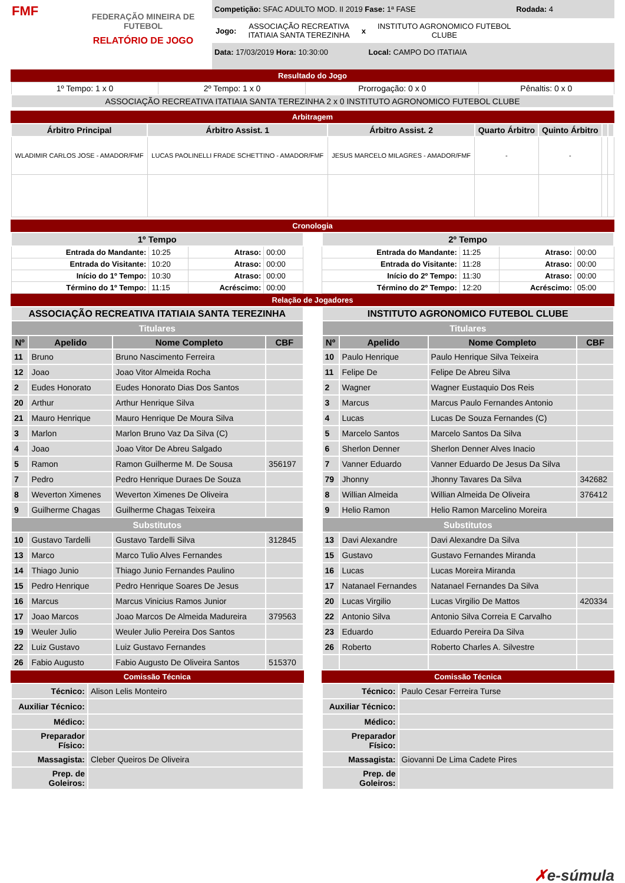FMF
FEDERAÇÃO MINEIRA DE FUTEBOL
RELATÓRIO DE JOGO
Competição: SFAC ADULTO MOD. II 2019 Fase: 1ª FASE Rodada: 4
Jogo: ASSOCIAÇÃO RECREATIVA
ITATIAIA SANTA TEREZINHA x INSTITUTO AGRONOMICO FUTEBOL
CLUBE
Data: 17/03/2019 Hora: 10:30:00 Local: CAMPO DO ITATIAIA
Resultado do Jogo
| 1º Tempo: 1 x 0 | 2º Tempo: 1 x 0 | Prorrogação: 0 x 0 | Pênaltis: 0 x 0 |
| ASSOCIAÇÃO RECREATIVA ITATIAIA SANTA TEREZINHA 2 x 0 INSTITUTO AGRONOMICO FUTEBOL CLUBE | | | |
Arbitragem
| Árbitro Principal | Árbitro Assist. 1 | Árbitro Assist. 2 | Quarto Árbitro | Quinto Árbitro | | |
| --- | --- | --- | --- | --- | --- | --- |
| WLADIMIR CARLOS JOSE - AMADOR/FMF | LUCAS PAOLINELLI FRADE SCHETTINO - AMADOR/FMF | JESUS MARCELO MILAGRES - AMADOR/FMF | - | - | | |
Cronologia
| 1º Tempo | | | |
| --- | --- | --- | --- |
| Entrada do Mandante: | 10:25 | Atraso: | 00:00 |
| Entrada do Visitante: | 10:20 | Atraso: | 00:00 |
| Início do 1º Tempo: | 10:30 | Atraso: | 00:00 |
| Término do 1º Tempo: | 11:15 | Acréscimo: | 00:00 |
| 2º Tempo | | | |
| --- | --- | --- | --- |
| Entrada do Mandante: | 11:25 | Atraso: | 00:00 |
| Entrada do Visitante: | 11:28 | Atraso: | 00:00 |
| Início do 2º Tempo: | 11:30 | Atraso: | 00:00 |
| Término do 2º Tempo: | 12:20 | Acréscimo: | 05:00 |
Relação de Jogadores
| ASSOCIAÇÃO RECREATIVA ITATIAIA SANTA TEREZINHA | | | |
| --- | --- | --- | --- |
| Titulares | | | |
| Nº | Apelido | Nome Completo | CBF |
| 11 | Bruno | Bruno Nascimento Ferreira | |
| 12 | Joao | Joao Vitor Almeida Rocha | |
| 2 | Eudes Honorato | Eudes Honorato Dias Dos Santos | |
| 20 | Arthur | Arthur Henrique Silva | |
| 21 | Mauro Henrique | Mauro Henrique De Moura Silva | |
| 3 | Marlon | Marlon Bruno Vaz Da Silva (C) | |
| 4 | Joao | Joao Vitor De Abreu Salgado | |
| 5 | Ramon | Ramon Guilherme M. De Sousa | 356197 |
| 7 | Pedro | Pedro Henrique Duraes De Souza | |
| 8 | Weverton Ximenes | Weverton Ximenes De Oliveira | |
| 9 | Guilherme Chagas | Guilherme Chagas Teixeira | |
| Substitutos | | | |
| 10 | Gustavo Tardelli | Gustavo Tardelli Silva | 312845 |
| 13 | Marco | Marco Tulio Alves Fernandes | |
| 14 | Thiago Junio | Thiago Junio Fernandes Paulino | |
| 15 | Pedro Henrique | Pedro Henrique Soares De Jesus | |
| 16 | Marcus | Marcus Vinicius Ramos Junior | |
| 17 | Joao Marcos | Joao Marcos De Almeida Madureira | 379563 |
| 19 | Weuler Julio | Weuler Julio Pereira Dos Santos | |
| 22 | Luiz Gustavo | Luiz Gustavo Fernandes | |
| 26 | Fabio Augusto | Fabio Augusto De Oliveira Santos | 515370 |
Comissão Técnica
| Técnico: | Alison Lelis Monteiro |
| Auxiliar Técnico: | |
| Médico: | |
| Preparador Físico: | |
| Massagista: | Cleber Queiros De Oliveira |
| Prep. de Goleiros: | |
| INSTITUTO AGRONOMICO FUTEBOL CLUBE | | | |
| --- | --- | --- | --- |
| Titulares | | | |
| Nº | Apelido | Nome Completo | CBF |
| 10 | Paulo Henrique | Paulo Henrique Silva Teixeira | |
| 11 | Felipe De | Felipe De Abreu Silva | |
| 2 | Wagner | Wagner Eustaquio Dos Reis | |
| 3 | Marcus | Marcus Paulo Fernandes Antonio | |
| 4 | Lucas | Lucas De Souza Fernandes (C) | |
| 5 | Marcelo Santos | Marcelo Santos Da Silva | |
| 6 | Sherlon Denner | Sherlon Denner Alves Inacio | |
| 7 | Vanner Eduardo | Vanner Eduardo De Jesus Da Silva | |
| 79 | Jhonny | Jhonny Tavares Da Silva | 342682 |
| 8 | Willian Almeida | Willian Almeida De Oliveira | 376412 |
| 9 | Helio Ramon | Helio Ramon Marcelino Moreira | |
| Substitutos | | | |
| 13 | Davi Alexandre | Davi Alexandre Da Silva | |
| 15 | Gustavo | Gustavo Fernandes Miranda | |
| 16 | Lucas | Lucas Moreira Miranda | |
| 17 | Natanael Fernandes | Natanael Fernandes Da Silva | |
| 20 | Lucas Virgilio | Lucas Virgilio De Mattos | 420334 |
| 22 | Antonio Silva | Antonio Silva Correia E Carvalho | |
| 23 | Eduardo | Eduardo Pereira Da Silva | |
| 26 | Roberto | Roberto Charles A. Silvestre | |
Comissão Técnica
| Técnico: | Paulo Cesar Ferreira Turse |
| Auxiliar Técnico: | |
| Médico: | |
| Preparador Físico: | |
| Massagista: | Giovanni De Lima Cadete Pires |
| Prep. de Goleiros: | |
✗e-súmula